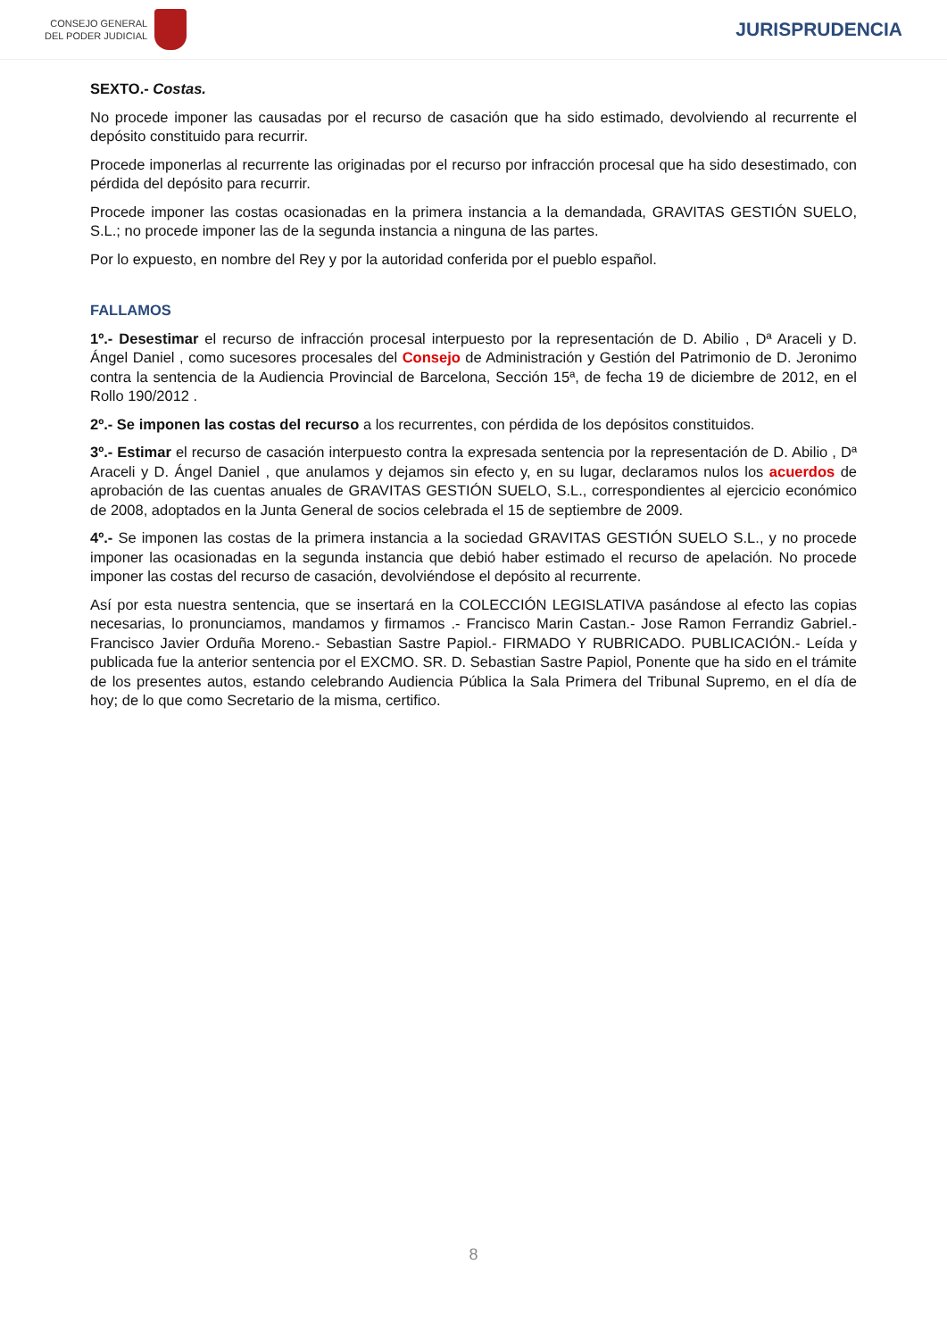CONSEJO GENERAL
DEL PODER JUDICIAL
JURISPRUDENCIA
SEXTO.- Costas.
No procede imponer las causadas por el recurso de casación que ha sido estimado, devolviendo al recurrente el depósito constituido para recurrir.
Procede imponerlas al recurrente las originadas por el recurso por infracción procesal que ha sido desestimado, con pérdida del depósito para recurrir.
Procede imponer las costas ocasionadas en la primera instancia a la demandada, GRAVITAS GESTIÓN SUELO, S.L.; no procede imponer las de la segunda instancia a ninguna de las partes.
Por lo expuesto, en nombre del Rey y por la autoridad conferida por el pueblo español.
FALLAMOS
1º.- Desestimar el recurso de infracción procesal interpuesto por la representación de D. Abilio , Dª Araceli y D. Ángel Daniel , como sucesores procesales del Consejo de Administración y Gestión del Patrimonio de D. Jeronimo contra la sentencia de la Audiencia Provincial de Barcelona, Sección 15ª, de fecha 19 de diciembre de 2012, en el Rollo 190/2012 .
2º.- Se imponen las costas del recurso a los recurrentes, con pérdida de los depósitos constituidos.
3º.- Estimar el recurso de casación interpuesto contra la expresada sentencia por la representación de D. Abilio , Dª Araceli y D. Ángel Daniel , que anulamos y dejamos sin efecto y, en su lugar, declaramos nulos los acuerdos de aprobación de las cuentas anuales de GRAVITAS GESTIÓN SUELO, S.L., correspondientes al ejercicio económico de 2008, adoptados en la Junta General de socios celebrada el 15 de septiembre de 2009.
4º.- Se imponen las costas de la primera instancia a la sociedad GRAVITAS GESTIÓN SUELO S.L., y no procede imponer las ocasionadas en la segunda instancia que debió haber estimado el recurso de apelación. No procede imponer las costas del recurso de casación, devolviéndose el depósito al recurrente.
Así por esta nuestra sentencia, que se insertará en la COLECCIÓN LEGISLATIVA pasándose al efecto las copias necesarias, lo pronunciamos, mandamos y firmamos .- Francisco Marin Castan.- Jose Ramon Ferrandiz Gabriel.- Francisco Javier Orduña Moreno.- Sebastian Sastre Papiol.- FIRMADO Y RUBRICADO. PUBLICACIÓN.- Leída y publicada fue la anterior sentencia por el EXCMO. SR. D. Sebastian Sastre Papiol, Ponente que ha sido en el trámite de los presentes autos, estando celebrando Audiencia Pública la Sala Primera del Tribunal Supremo, en el día de hoy; de lo que como Secretario de la misma, certifico.
8